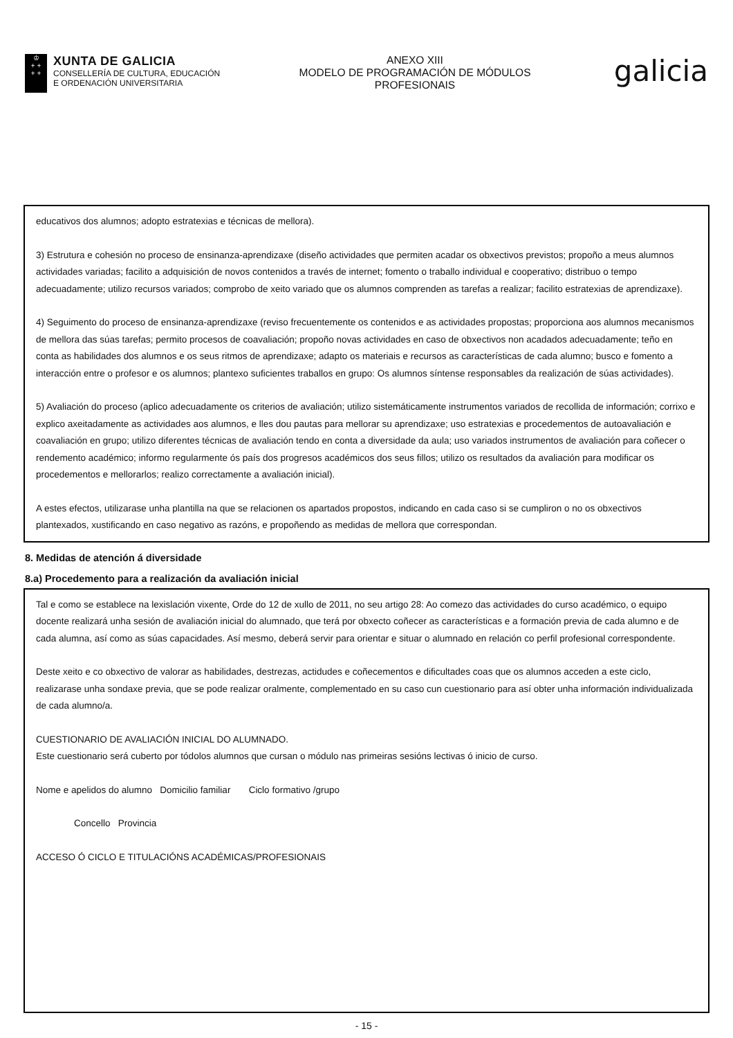♔
+ +
+ +
XUNTA DE GALICIA
CONSELLERÍA DE CULTURA, EDUCACIÓN
E ORDENACIÓN UNIVERSITARIA
ANEXO XIII
MODELO DE PROGRAMACIÓN DE MÓDULOS
PROFESIONAIS
galicia
educativos dos alumnos; adopto estratexias e técnicas de mellora).
3) Estrutura e cohesión no proceso de ensinanza-aprendizaxe (diseño actividades que permiten acadar os obxectivos previstos; propoño a meus alumnos actividades variadas; facilito a adquisición de novos contenidos a través de internet; fomento o traballo individual e cooperativo; distribuo o tempo adecuadamente; utilizo recursos variados; comprobo de xeito variado que os alumnos comprenden as tarefas a realizar; facilito estratexias de aprendizaxe).
4) Seguimento do proceso de ensinanza-aprendizaxe (reviso frecuentemente os contenidos e as actividades propostas; proporciona aos alumnos mecanismos de mellora das súas tarefas; permito procesos de coavaliación; propoño novas actividades en caso de obxectivos non acadados adecuadamente; teño en conta as habilidades dos alumnos e os seus ritmos de aprendizaxe; adapto os materiais e recursos as características de cada alumno; busco e fomento a interacción entre o profesor e os alumnos; plantexo suficientes traballos en grupo: Os alumnos síntense responsables da realización de súas actividades).
5) Avaliación do proceso (aplico adecuadamente os criterios de avaliación; utilizo sistemáticamente instrumentos variados de recollida de información; corrixo e explico axeitadamente as actividades aos alumnos, e lles dou pautas para mellorar su aprendizaxe; uso estratexias e procedementos de autoavaliación e coavaliación en grupo; utilizo diferentes técnicas de avaliación tendo en conta a diversidade da aula; uso variados instrumentos de avaliación para coñecer o rendemento académico; informo regularmente ós país dos progresos académicos dos seus fillos; utilizo os resultados da avaliación para modificar os procedementos e mellorarlos; realizo correctamente a avaliación inicial).
A estes efectos, utilizarase unha plantilla na que se relacionen os apartados propostos, indicando en cada caso si se cumpliron o no os obxectivos plantexados, xustificando en caso negativo as razóns, e propoñendo as medidas de mellora que correspondan.
8. Medidas de atención á diversidade
8.a) Procedemento para a realización da avaliación inicial
Tal e como se establece na lexislación vixente, Orde do 12 de xullo de 2011, no seu artigo 28: Ao comezo das actividades do curso académico, o equipo docente realizará unha sesión de avaliación inicial do alumnado, que terá por obxecto coñecer as características e a formación previa de cada alumno e de cada alumna, así como as súas capacidades. Así mesmo, deberá servir para orientar e situar o alumnado en relación co perfil profesional correspondente.
Deste xeito e co obxectivo de valorar as habilidades, destrezas, actidudes e coñecementos e dificultades coas que os alumnos acceden a este ciclo, realizarase unha sondaxe previa, que se pode realizar oralmente, complementado en su caso cun cuestionario para así obter unha información individualizada de cada alumno/a.
CUESTIONARIO DE AVALIACIÓN INICIAL DO ALUMNADO.
Este cuestionario será cuberto por tódolos alumnos que cursan o módulo nas primeiras sesións lectivas ó inicio de curso.
Nome e apelidos do alumno Domicilio familiar Ciclo formativo /grupo
Concello Provincia
ACCESO Ó CICLO E TITULACIÓNS ACADÉMICAS/PROFESIONAIS
- 15 -